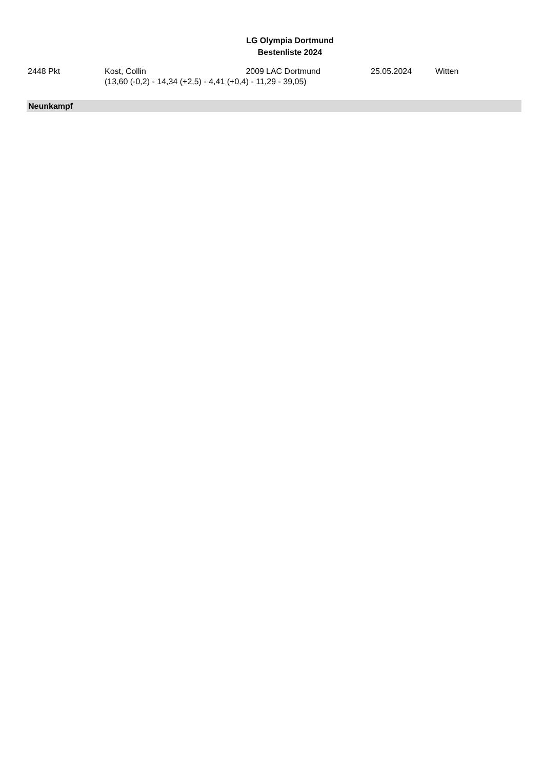LG Olympia Dortmund
Bestenliste 2024
| 2448 Pkt | Kost, Collin | 2009 | LAC Dortmund | 25.05.2024 | Witten |
| | (13,60 (-0,2) - 14,34 (+2,5) - 4,41 (+0,4) - 11,29 - 39,05) | | | | |
Neunkampf